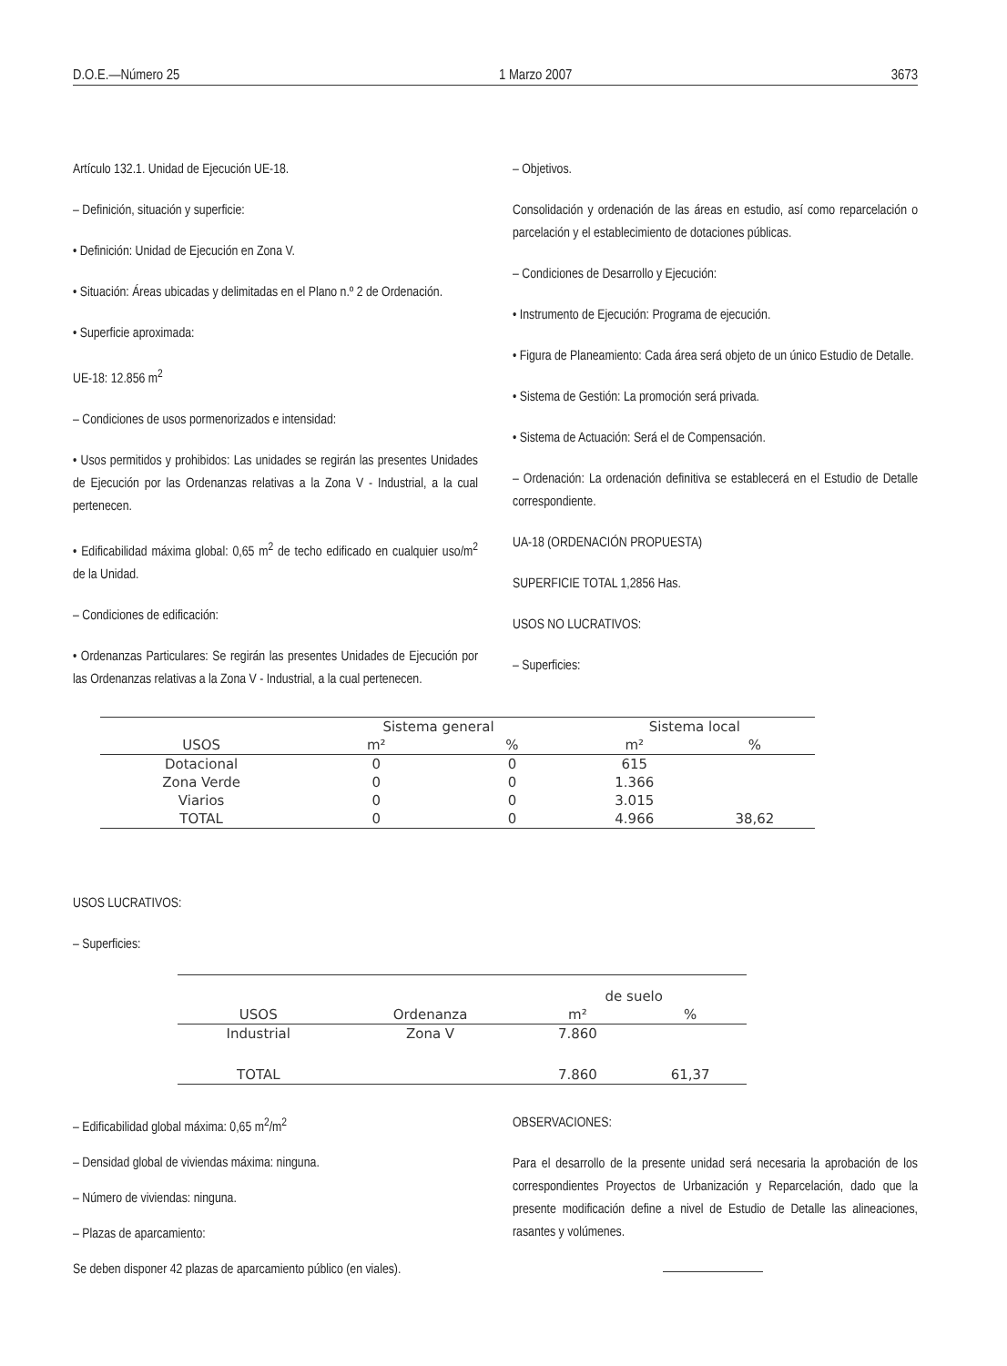D.O.E.—Número 25 1 Marzo 2007 3673
Artículo 132.1. Unidad de Ejecución UE-18.
– Definición, situación y superficie:
• Definición: Unidad de Ejecución en Zona V.
• Situación: Áreas ubicadas y delimitadas en el Plano n.º 2 de Ordenación.
• Superficie aproximada:
UE-18: 12.856 m<sup>2</sup>
– Condiciones de usos pormenorizados e intensidad:
• Usos permitidos y prohibidos: Las unidades se regirán las presentes Unidades de Ejecución por las Ordenanzas relativas a la Zona V - Industrial, a la cual pertenecen.
• Edificabilidad máxima global: 0,65 m<sup>2</sup> de techo edificado en cualquier uso/m<sup>2</sup> de la Unidad.
– Condiciones de edificación:
• Ordenanzas Particulares: Se regirán las presentes Unidades de Ejecución por las Ordenanzas relativas a la Zona V - Industrial, a la cual pertenecen.
– Objetivos.
Consolidación y ordenación de las áreas en estudio, así como reparcelación o parcelación y el establecimiento de dotaciones públicas.
– Condiciones de Desarrollo y Ejecución:
• Instrumento de Ejecución: Programa de ejecución.
• Figura de Planeamiento: Cada área será objeto de un único Estudio de Detalle.
• Sistema de Gestión: La promoción será privada.
• Sistema de Actuación: Será el de Compensación.
– Ordenación: La ordenación definitiva se establecerá en el Estudio de Detalle correspondiente.
UA-18 (ORDENACIÓN PROPUESTA)
SUPERFICIE TOTAL 1,2856 Has.
USOS NO LUCRATIVOS:
– Superficies:
| | Sistema general | | Sistema local | |
| --- | --- | --- | --- | --- |
| USOS | m² | % | m² | % |
| Dotacional | 0 | 0 | 615 | |
| Zona Verde | 0 | 0 | 1.366 | |
| Viarios | 0 | 0 | 3.015 | |
| TOTAL | 0 | 0 | 4.966 | 38,62 |
USOS LUCRATIVOS:
– Superficies:
| | | de suelo | |
| --- | --- | --- | --- |
| USOS | Ordenanza | m² | % |
| Industrial | Zona V | 7.860 | |
| TOTAL | | 7.860 | 61,37 |
– Edificabilidad global máxima: 0,65 m<sup>2</sup>/m<sup>2</sup>
– Densidad global de viviendas máxima: ninguna.
– Número de viviendas: ninguna.
– Plazas de aparcamiento:
Se deben disponer 42 plazas de aparcamiento público (en viales).
OBSERVACIONES:
Para el desarrollo de la presente unidad será necesaria la aprobación de los correspondientes Proyectos de Urbanización y Reparcelación, dado que la presente modificación define a nivel de Estudio de Detalle las alineaciones, rasantes y volúmenes.